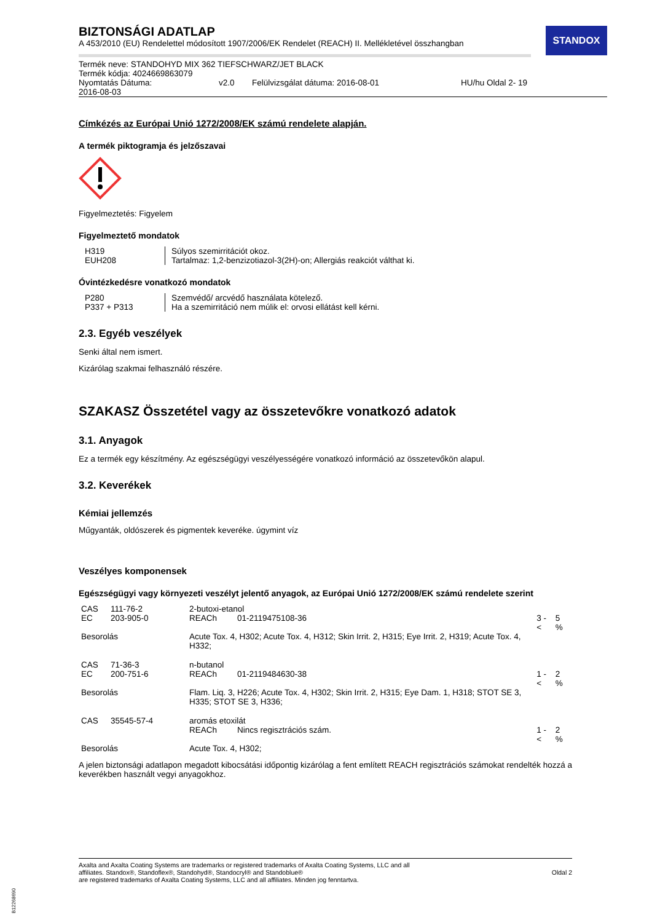STANDOX
BIZTONSÁGI ADATLAP
A 453/2010 (EU) Rendelettel módosított 1907/2006/EK Rendelet (REACH) II. Mellékletével összhangban
Termék neve: STANDOHYD MIX 362 TIEFSCHWARZ/JET BLACK
Termék kódja: 4024669863079
| Nyomtatás Dátuma: 2016-08-03 | v2.0 | Felülvizsgálat dátuma: 2016-08-01 | HU/hu Oldal 2- 19 |
Címkézés az Európai Unió 1272/2008/EK számú rendelete alapján.
A termék piktogramja és jelzőszavai
Figyelmeztetés: Figyelem
Figyelmeztető mondatok
| H319 | Súlyos szemirritációt okoz. |
| EUH208 | Tartalmaz: 1,2-benzizotiazol-3(2H)-on; Allergiás reakciót válthat ki. |
Óvintézkedésre vonatkozó mondatok
| P280 | Szemvédő/ arcvédő használata kötelező. |
| P337 + P313 | Ha a szemirritáció nem múlik el: orvosi ellátást kell kérni. |
2.3. Egyéb veszélyek
Senki által nem ismert.
Kizárólag szakmai felhasználó részére.
SZAKASZ Összetétel vagy az összetevőkre vonatkozó adatok
3.1. Anyagok
Ez a termék egy készítmény. Az egészségügyi veszélyességére vonatkozó információ az összetevőkön alapul.
3.2. Keverékek
Kémiai jellemzés
Műgyanták, oldószerek és pigmentek keveréke. úgymint víz
Veszélyes komponensek
Egészségügyi vagy környezeti veszélyt jelentő anyagok, az Európai Unió 1272/2008/EK számú rendelete szerint
| CAS | 111-76-2 | 2-butoxi-etanol | | | |
| EC | 203-905-0 | REACh | 01-2119475108-36 | 3 - < | 5 % |
| Besorolás | | Acute Tox. 4, H302; Acute Tox. 4, H312; Skin Irrit. 2, H315; Eye Irrit. 2, H319; Acute Tox. 4, H332; | | | |
| CAS | 71-36-3 | n-butanol | | | |
| EC | 200-751-6 | REACh | 01-2119484630-38 | 1 - < | 2 % |
| Besorolás | | Flam. Liq. 3, H226; Acute Tox. 4, H302; Skin Irrit. 2, H315; Eye Dam. 1, H318; STOT SE 3, H335; STOT SE 3, H336; | | | |
| CAS | 35545-57-4 | aromás etoxilát | | | |
| | | REACh | Nincs regisztrációs szám. | 1 - < | 2 % |
| Besorolás | | Acute Tox. 4, H302; | | | |
A jelen biztonsági adatlapon megadott kibocsátási időpontig kizárólag a fent említett REACH regisztrációs számokat rendelték hozzá a keverékben használt vegyi anyagokhoz.
Axalta and Axalta Coating Systems are trademarks or registered trademarks of Axalta Coating Systems, LLC and all
affiliates. Standox®, Standoflex®, Standohyd®, Standocryl® and Standoblue®
are registered trademarks of Axalta Coating Systems, LLC and all affiliates. Minden jog fenntartva.
Oldal 2
B12268690